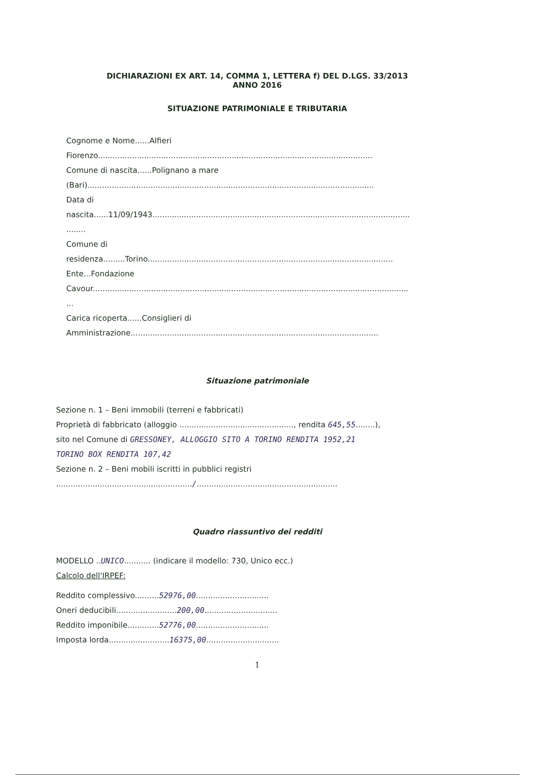DICHIARAZIONI EX ART. 14, COMMA 1, LETTERA f) DEL D.LGS. 33/2013
ANNO 2016
SITUAZIONE PATRIMONIALE E TRIBUTARIA
Cognome e Nome......Alfieri
Fiorenzo.................................................................................................................
Comune di nascita......Polignano a mare
(Bari)......................................................................................................................
Data di
nascita......11/09/1943..........................................................................................................
........
Comune di
residenza.........Torino.....................................................................................................
Ente...Fondazione
Cavour..................................................................................................................................
...
Carica ricoperta......Consiglieri di
Amministrazione......................................................................................................
Situazione patrimoniale
Sezione n. 1 – Beni immobili (terreni e fabbricati)
Proprietà di fabbricato (alloggio ..............................................., rendita 645,55........),
sito nel Comune di GRESSONEY, ALLOGGIO SITO A TORINO RENDITA 1952,21
TORINO BOX RENDITA 107,42
Sezione n. 2 – Beni mobili iscritti in pubblici registri
......................................................../..........................................................
Quadro riassuntivo dei redditi
MODELLO ..UNICO........... (indicare il modello: 730, Unico ecc.)
Calcolo dell'IRPEF:
Reddito complessivo..........52976,00..............................
Oneri deducibili.........................200,00..............................
Reddito imponibile.............52776,00..............................
Imposta lorda.........................16375,00..............................
1